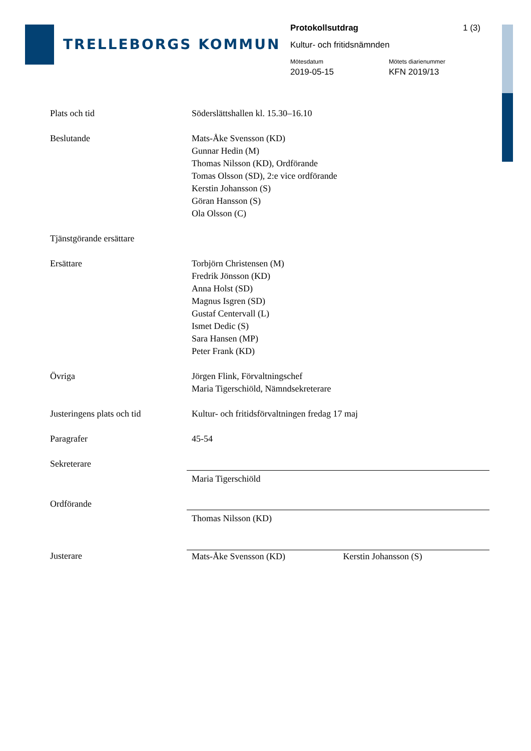TRELLEBORGS KOMMUN
Protokollsutdrag 1 (3)
Kultur- och fritidsnämnden
Mötesdatum
2019-05-15
Mötets diarienummer
KFN 2019/13
| Plats och tid | Söderslättshallen kl. 15.30–16.10 |
| Beslutande | Mats-Åke Svensson (KD) Gunnar Hedin (M) Thomas Nilsson (KD), Ordförande Tomas Olsson (SD), 2:e vice ordförande Kerstin Johansson (S) Göran Hansson (S) Ola Olsson (C) |
| Tjänstgörande ersättare | |
| Ersättare | Torbjörn Christensen (M) Fredrik Jönsson (KD) Anna Holst (SD) Magnus Isgren (SD) Gustaf Centervall (L) Ismet Dedic (S) Sara Hansen (MP) Peter Frank (KD) |
| Övriga | Jörgen Flink, Förvaltningschef Maria Tigerschiöld, Nämndsekreterare |
| Justeringens plats och tid | Kultur- och fritidsförvaltningen fredag 17 maj |
| Paragrafer | 45-54 |
| Sekreterare | |
| | Maria Tigerschiöld |
| Ordförande | |
| | Thomas Nilsson (KD) |
| Justerare | Mats-Åke Svensson (KD) Kerstin Johansson (S) |